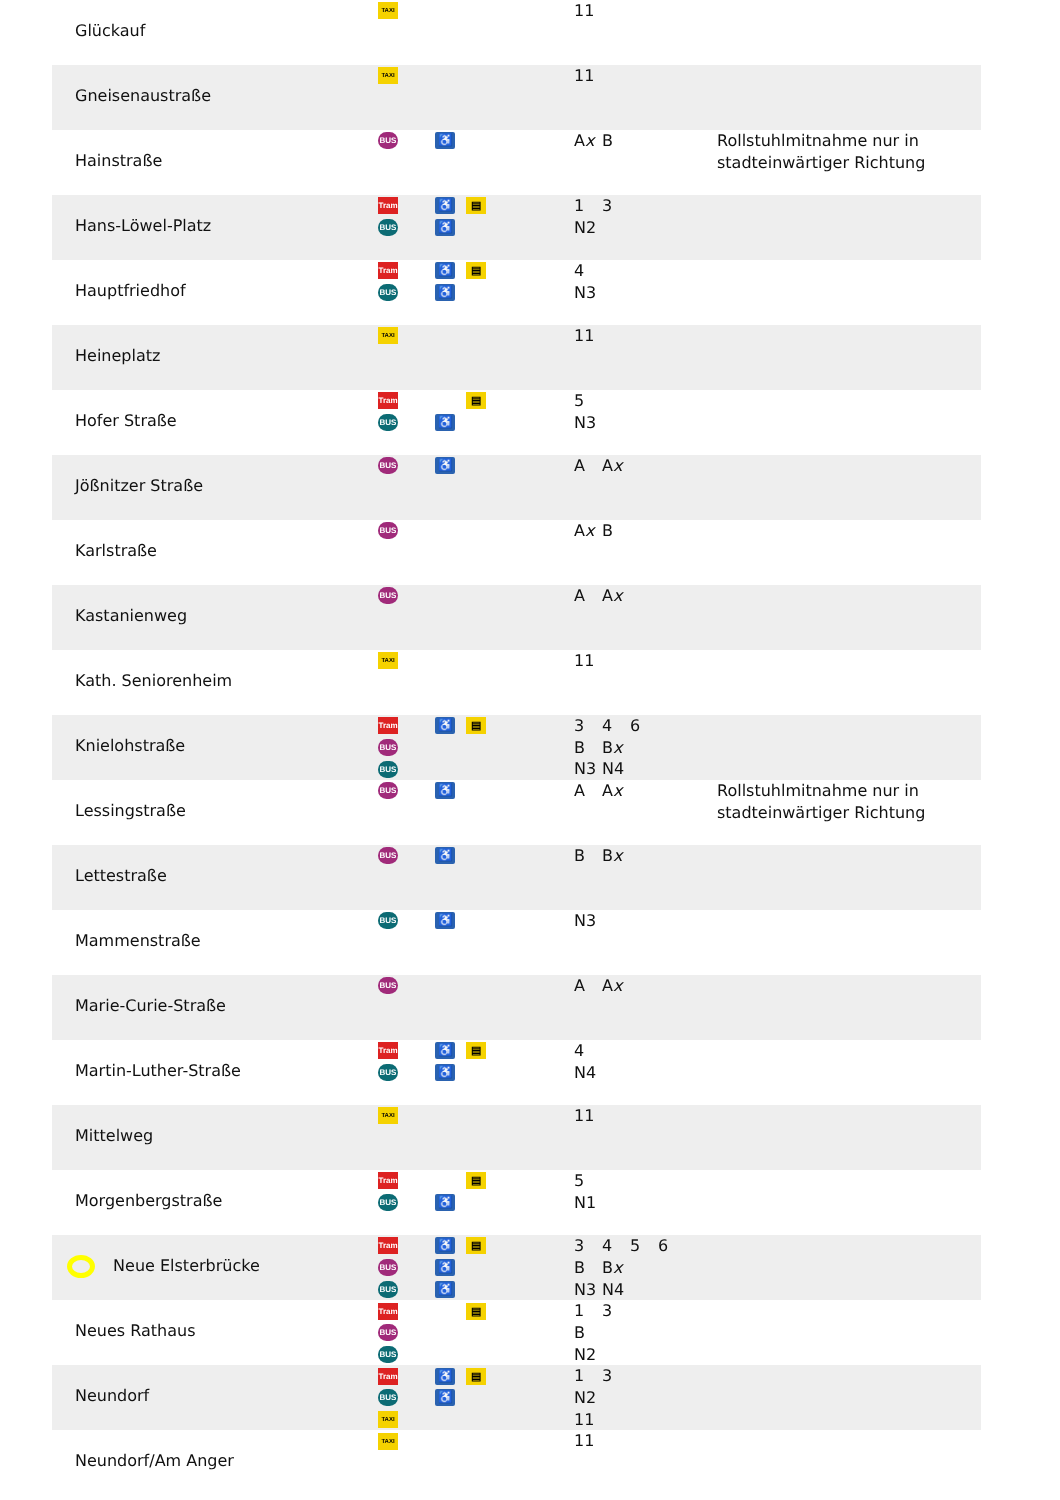| | Glückauf | TAXI | | | 11 | |
| | Gneisenaustraße | TAXI | | | 11 | |
| | Hainstraße | BUS | ♿ | | A x B | Rollstuhlmitnahme nur in stadteinwärtiger Richtung |
| | Hans-Löwel-Platz | Tram BUS | ♿ ♿ | ▤ | 1 3 N2 | |
| | Hauptfriedhof | Tram BUS | ♿ ♿ | ▤ | 4 N3 | |
| | Heineplatz | TAXI | | | 11 | |
| | Hofer Straße | Tram BUS | ♿ | ▤ | 5 N3 | |
| | Jößnitzer Straße | BUS | ♿ | | A A x | |
| | Karlstraße | BUS | | | A x B | |
| | Kastanienweg | BUS | | | A A x | |
| | Kath. Seniorenheim | TAXI | | | 11 | |
| | Knielohstraße | Tram BUS BUS | ♿ | ▤ | 3 4 6 B B x N3 N4 | |
| | Lessingstraße | BUS | ♿ | | A A x | Rollstuhlmitnahme nur in stadteinwärtiger Richtung |
| | Lettestraße | BUS | ♿ | | B B x | |
| | Mammenstraße | BUS | ♿ | | N3 | |
| | Marie-Curie-Straße | BUS | | | A A x | |
| | Martin-Luther-Straße | Tram BUS | ♿ ♿ | ▤ | 4 N4 | |
| | Mittelweg | TAXI | | | 11 | |
| | Morgenbergstraße | Tram BUS | ♿ | ▤ | 5 N1 | |
| Neue Elsterbrücke | | Tram BUS BUS | ♿ ♿ ♿ | ▤ | 3 4 5 6 B B x N3 N4 | |
| | Neues Rathaus | Tram BUS BUS | | ▤ | 1 3 B N2 | |
| | Neundorf | Tram BUS TAXI | ♿ ♿ | ▤ | 1 3 N2 11 | |
| | Neundorf/Am Anger | TAXI | | | 11 | |